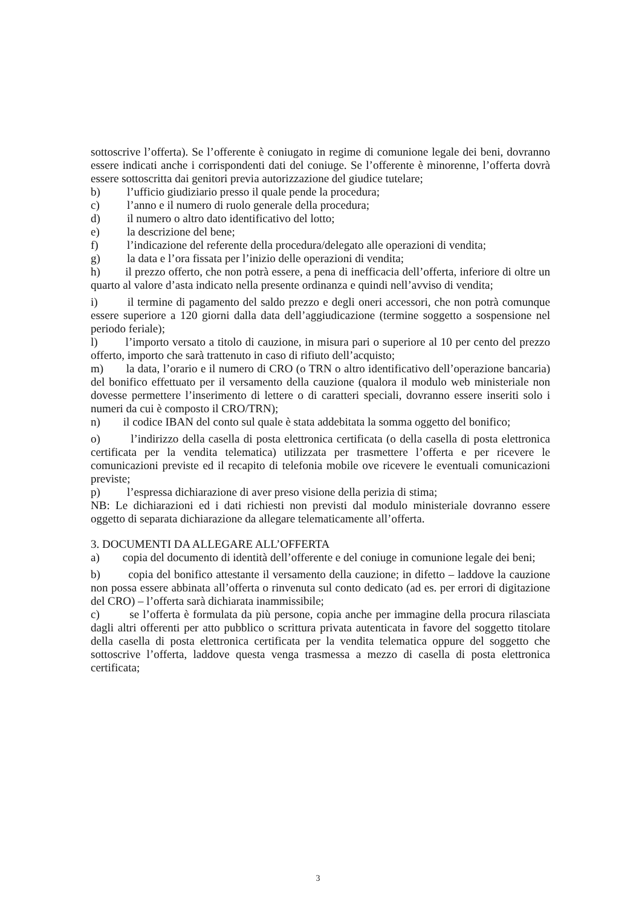sottoscrive l’offerta). Se l’offerente è coniugato in regime di comunione legale dei beni, dovranno essere indicati anche i corrispondenti dati del coniuge. Se l’offerente è minorenne, l’offerta dovrà essere sottoscritta dai genitori previa autorizzazione del giudice tutelare;
b) l’ufficio giudiziario presso il quale pende la procedura;
c) l’anno e il numero di ruolo generale della procedura;
d) il numero o altro dato identificativo del lotto;
e) la descrizione del bene;
f) l’indicazione del referente della procedura/delegato alle operazioni di vendita;
g) la data e l’ora fissata per l’inizio delle operazioni di vendita;
h) il prezzo offerto, che non potrà essere, a pena di inefficacia dell’offerta, inferiore di oltre un quarto al valore d’asta indicato nella presente ordinanza e quindi nell’avviso di vendita;
i) il termine di pagamento del saldo prezzo e degli oneri accessori, che non potrà comunque essere superiore a 120 giorni dalla data dell’aggiudicazione (termine soggetto a sospensione nel periodo feriale);
l) l’importo versato a titolo di cauzione, in misura pari o superiore al 10 per cento del prezzo offerto, importo che sarà trattenuto in caso di rifiuto dell’acquisto;
m) la data, l’orario e il numero di CRO (o TRN o altro identificativo dell’operazione bancaria) del bonifico effettuato per il versamento della cauzione (qualora il modulo web ministeriale non dovesse permettere l’inserimento di lettere o di caratteri speciali, dovranno essere inseriti solo i numeri da cui è composto il CRO/TRN);
n) il codice IBAN del conto sul quale è stata addebitata la somma oggetto del bonifico;
o) l’indirizzo della casella di posta elettronica certificata (o della casella di posta elettronica certificata per la vendita telematica) utilizzata per trasmettere l’offerta e per ricevere le comunicazioni previste ed il recapito di telefonia mobile ove ricevere le eventuali comunicazioni previste;
p) l’espressa dichiarazione di aver preso visione della perizia di stima;
NB: Le dichiarazioni ed i dati richiesti non previsti dal modulo ministeriale dovranno essere oggetto di separata dichiarazione da allegare telematicamente all’offerta.
3. DOCUMENTI DA ALLEGARE ALL’OFFERTA
a) copia del documento di identità dell’offerente e del coniuge in comunione legale dei beni;
b) copia del bonifico attestante il versamento della cauzione; in difetto – laddove la cauzione non possa essere abbinata all’offerta o rinvenuta sul conto dedicato (ad es. per errori di digitazione del CRO) – l’offerta sarà dichiarata inammissibile;
c) se l’offerta è formulata da più persone, copia anche per immagine della procura rilasciata dagli altri offerenti per atto pubblico o scrittura privata autenticata in favore del soggetto titolare della casella di posta elettronica certificata per la vendita telematica oppure del soggetto che sottoscrive l’offerta, laddove questa venga trasmessa a mezzo di casella di posta elettronica certificata;
3